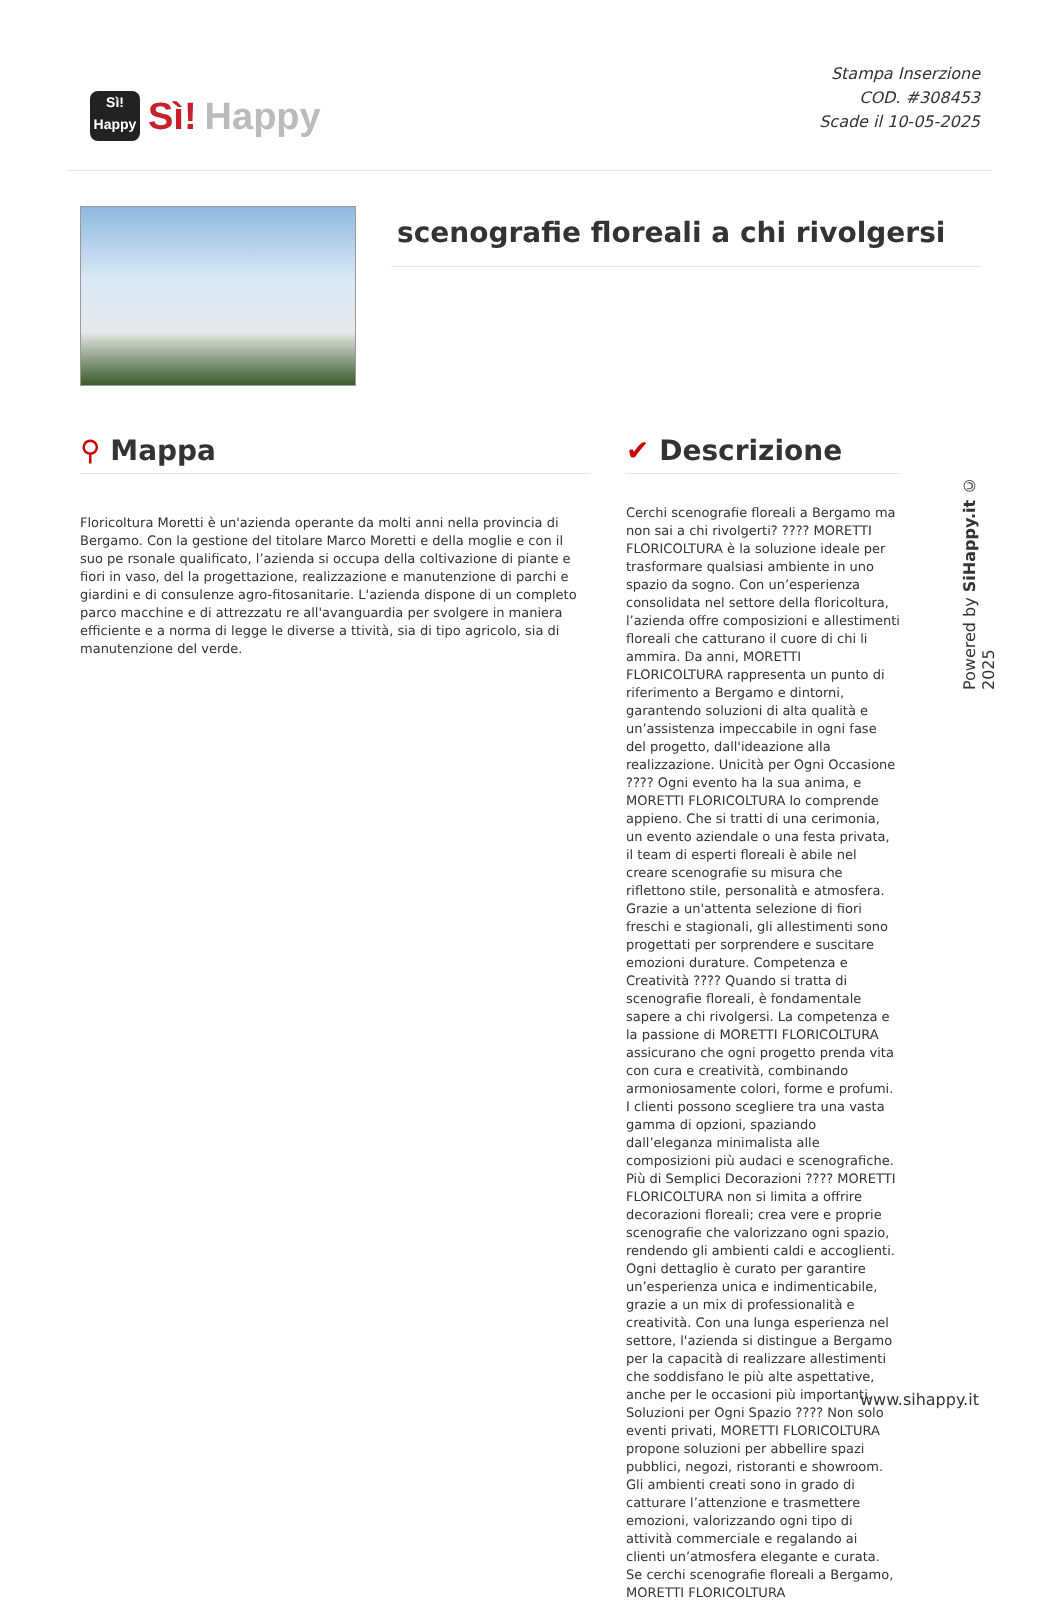Sì!
Happy
Sì! Happy
Stampa Inserzione
COD. #308453
Scade il 10-05-2025
scenografie floreali a chi rivolgersi
⚲ Mappa
Floricoltura Moretti è un'azienda operante da molti anni nella provincia di Bergamo. Con la gestione del titolare Marco Moretti e della moglie e con il suo pe rsonale qualificato, l’azienda si occupa della coltivazione di piante e fiori in vaso, del la progettazione, realizzazione e manutenzione di parchi e giardini e di consulenze agro-fitosanitarie. L'azienda dispone di un completo parco macchine e di attrezzatu re all'avanguardia per svolgere in maniera efficiente e a norma di legge le diverse a ttività, sia di tipo agricolo, sia di manutenzione del verde.
✔ Descrizione
Cerchi scenografie floreali a Bergamo ma non sai a chi rivolgerti? ???? MORETTI FLORICOLTURA è la soluzione ideale per trasformare qualsiasi ambiente in uno spazio da sogno. Con un’esperienza consolidata nel settore della floricoltura, l’azienda offre composizioni e allestimenti floreali che catturano il cuore di chi li ammira. Da anni, MORETTI FLORICOLTURA rappresenta un punto di riferimento a Bergamo e dintorni, garantendo soluzioni di alta qualità e un’assistenza impeccabile in ogni fase del progetto, dall'ideazione alla realizzazione. Unicità per Ogni Occasione ???? Ogni evento ha la sua anima, e MORETTI FLORICOLTURA lo comprende appieno. Che si tratti di una cerimonia, un evento aziendale o una festa privata, il team di esperti floreali è abile nel creare scenografie su misura che riflettono stile, personalità e atmosfera. Grazie a un'attenta selezione di fiori freschi e stagionali, gli allestimenti sono progettati per sorprendere e suscitare emozioni durature. Competenza e Creatività ???? Quando si tratta di scenografie floreali, è fondamentale sapere a chi rivolgersi. La competenza e la passione di MORETTI FLORICOLTURA assicurano che ogni progetto prenda vita con cura e creatività, combinando armoniosamente colori, forme e profumi. I clienti possono scegliere tra una vasta gamma di opzioni, spaziando dall’eleganza minimalista alle composizioni più audaci e scenografiche. Più di Semplici Decorazioni ???? MORETTI FLORICOLTURA non si limita a offrire decorazioni floreali; crea vere e proprie scenografie che valorizzano ogni spazio, rendendo gli ambienti caldi e accoglienti. Ogni dettaglio è curato per garantire un’esperienza unica e indimenticabile, grazie a un mix di professionalità e creatività. Con una lunga esperienza nel settore, l'azienda si distingue a Bergamo per la capacità di realizzare allestimenti che soddisfano le più alte aspettative, anche per le occasioni più importanti. Soluzioni per Ogni Spazio ???? Non solo eventi privati, MORETTI FLORICOLTURA propone soluzioni per abbellire spazi pubblici, negozi, ristoranti e showroom. Gli ambienti creati sono in grado di catturare l’attenzione e trasmettere emozioni, valorizzando ogni tipo di attività commerciale e regalando ai clienti un’atmosfera elegante e curata. Se cerchi scenografie floreali a Bergamo, MORETTI FLORICOLTURA
Powered by SiHappy.it © 2025
www.sihappy.it